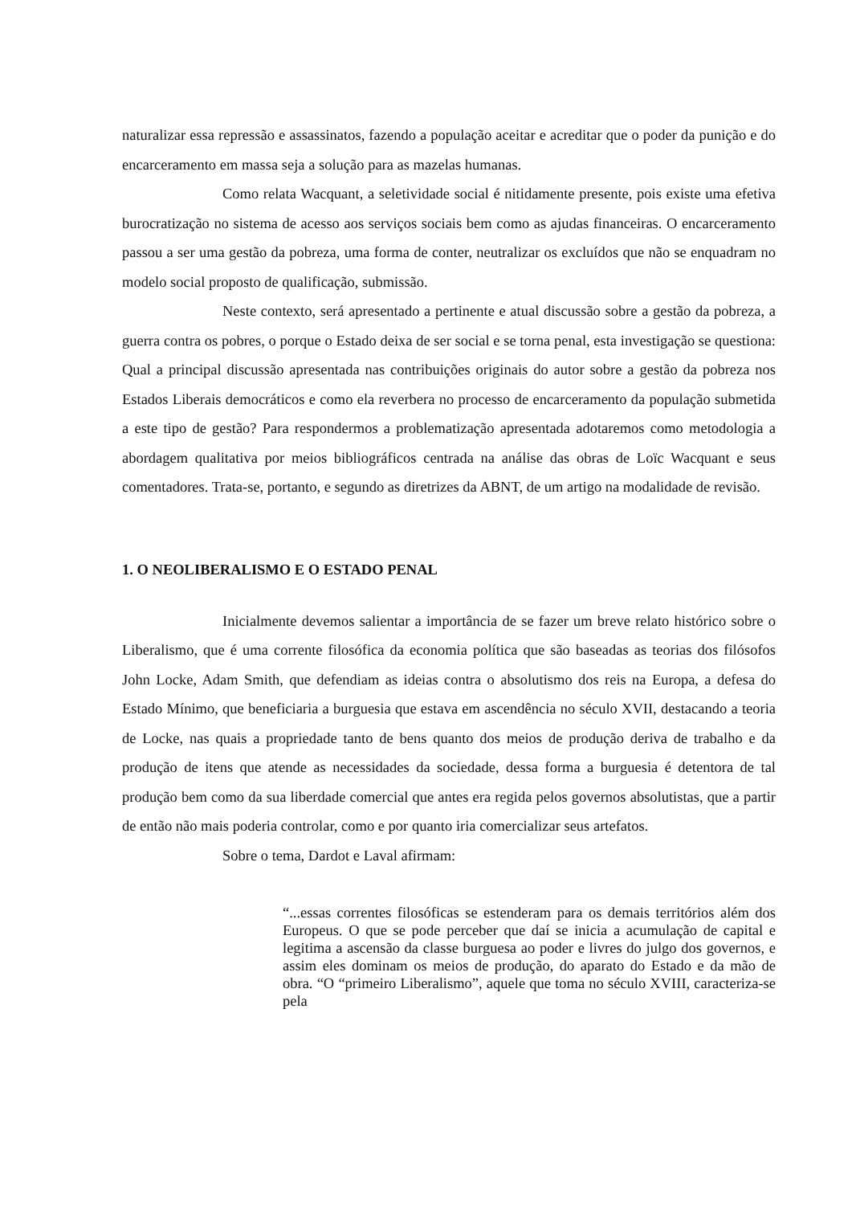naturalizar essa repressão e assassinatos, fazendo a população aceitar e acreditar que o poder da punição e do encarceramento em massa seja a solução para as mazelas humanas.
Como relata Wacquant, a seletividade social é nitidamente presente, pois existe uma efetiva burocratização no sistema de acesso aos serviços sociais bem como as ajudas financeiras. O encarceramento passou a ser uma gestão da pobreza, uma forma de conter, neutralizar os excluídos que não se enquadram no modelo social proposto de qualificação, submissão.
Neste contexto, será apresentado a pertinente e atual discussão sobre a gestão da pobreza, a guerra contra os pobres, o porque o Estado deixa de ser social e se torna penal, esta investigação se questiona: Qual a principal discussão apresentada nas contribuições originais do autor sobre a gestão da pobreza nos Estados Liberais democráticos e como ela reverbera no processo de encarceramento da população submetida a este tipo de gestão? Para respondermos a problematização apresentada adotaremos como metodologia a abordagem qualitativa por meios bibliográficos centrada na análise das obras de Loïc Wacquant e seus comentadores. Trata-se, portanto, e segundo as diretrizes da ABNT, de um artigo na modalidade de revisão.
1. O NEOLIBERALISMO E O ESTADO PENAL
Inicialmente devemos salientar a importância de se fazer um breve relato histórico sobre o Liberalismo, que é uma corrente filosófica da economia política que são baseadas as teorias dos filósofos John Locke, Adam Smith, que defendiam as ideias contra o absolutismo dos reis na Europa, a defesa do Estado Mínimo, que beneficiaria a burguesia que estava em ascendência no século XVII, destacando a teoria de Locke, nas quais a propriedade tanto de bens quanto dos meios de produção deriva de trabalho e da produção de itens que atende as necessidades da sociedade, dessa forma a burguesia é detentora de tal produção bem como da sua liberdade comercial que antes era regida pelos governos absolutistas, que a partir de então não mais poderia controlar, como e por quanto iria comercializar seus artefatos.
Sobre o tema, Dardot e Laval afirmam:
“...essas correntes filosóficas se estenderam para os demais territórios além dos Europeus. O que se pode perceber que daí se inicia a acumulação de capital e legitima a ascensão da classe burguesa ao poder e livres do julgo dos governos, e assim eles dominam os meios de produção, do aparato do Estado e da mão de obra. “O “primeiro Liberalismo”, aquele que toma no século XVIII, caracteriza-se pela